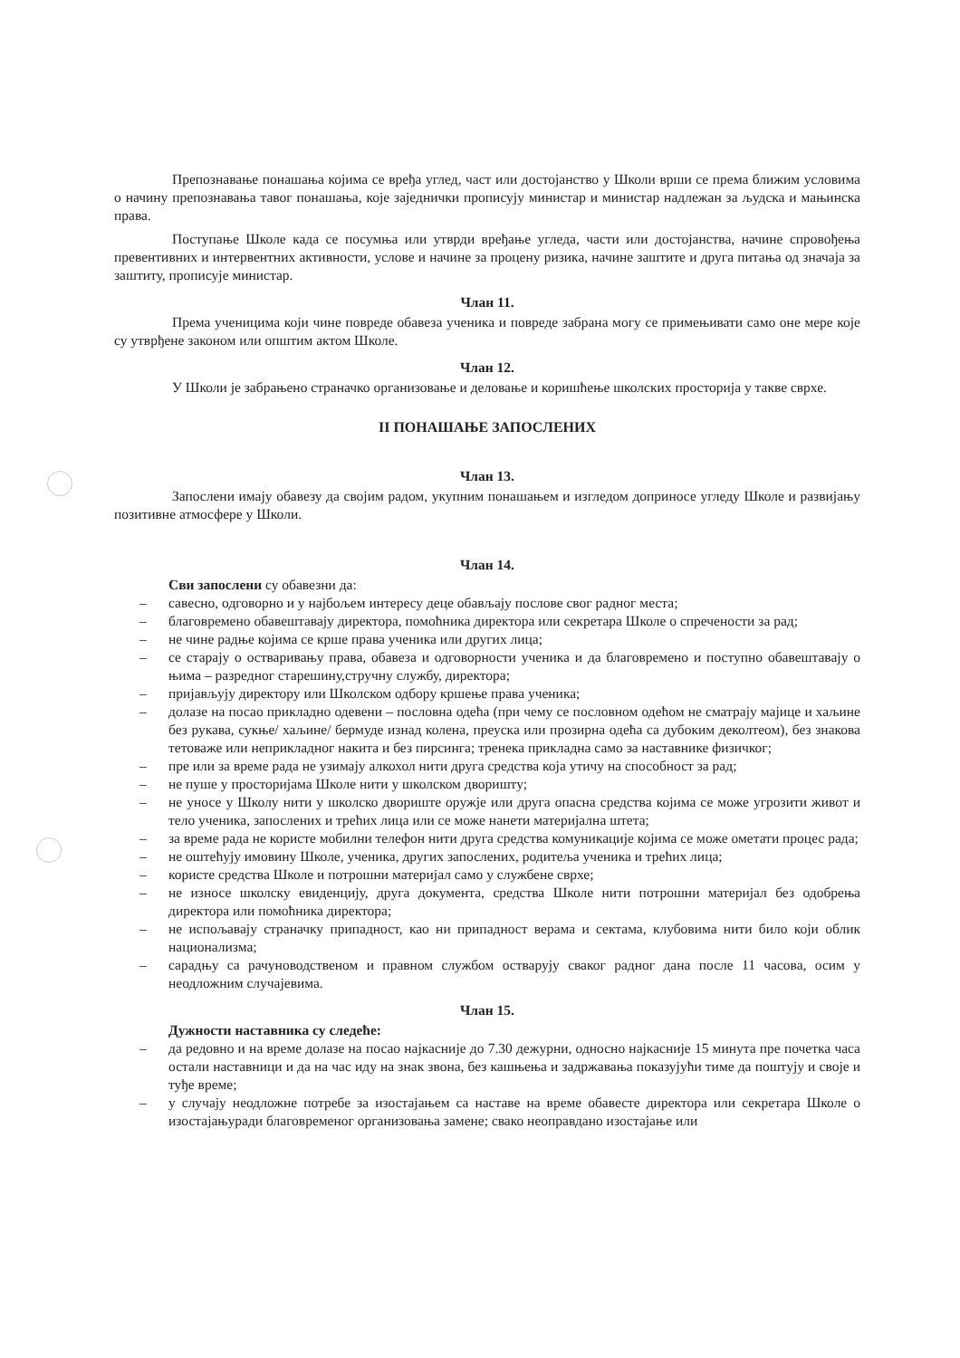Препознавање понашања којима се вређа углед, част или достојанство у Школи врши се према ближим условима о начину препознавања тавог понашања, које заједнички прописују министар и министар надлежан за људска и мањинска права.
Поступање Школе када се посумња или утврди вређање угледа, части или достојанства, начине спровођења превентивних и интервентних активности, услове и начине за процену ризика, начине заштите и друга питања од значаја за заштиту, прописује министар.
Члан 11.
Према ученицима који чине повреде обавеза ученика и повреде забрана могу се примењивати само оне мере које су утврђене законом или општим актом Школе.
Члан 12.
У Школи је забрањено страначко организовање и деловање и коришћење школских просторија у такве сврхе.
II ПОНАШАЊЕ ЗАПОСЛЕНИХ
Члан 13.
Запослени имају обавезу да својим радом, укупним понашањем и изгледом доприносе угледу Школе и развијању позитивне атмосфере у Школи.
Члан 14.
Сви запослени су обавезни да:
– савесно, одговорно и у најбољем интересу деце обављају послове свог радног места;
– благовремено обавештавају директора, помоћника директора или секретара Школе о спречености за рад;
– не чине радње којима се крше права ученика или других лица;
– се старају о остваривању права, обавеза и одговорности ученика и да благовремено и поступно обавештавају о њима – разредног старешину,стручну службу, директора;
– пријављују директору или Школском одбору кршење права ученика;
– долазе на посао прикладно одевени – пословна одећа (при чему се пословном одећом не сматрају мајице и хаљине без рукава, сукње/ хаљине/ бермуде изнад колена, преуска или прозирна одећа са дубоким деколтеом), без знакова тетоваже или неприкладног накита и без пирсинга; тренека прикладна само за наставнике физичког;
– пре или за време рада не узимају алкохол нити друга средства која утичу на способност за рад;
– не пуше у просторијама Школе нити у школском дворишту;
– не уносе у Школу нити у школско двориште оружје или друга опасна средства којима се може угрозити живот и тело ученика, запослених и трећих лица или се може нанети материјална штета;
– за време рада не користе мобилни телефон нити друга средства комуникације којима се може ометати процес рада;
– не оштећују имовину Школе, ученика, других запослених, родитеља ученика и трећих лица;
– користе средства Школе и потрошни материјал само у службене сврхе;
– не износе школску евиденцију, друга документа, средства Школе нити потрошни материјал без одобрења директора или помоћника директора;
– не испољавају страначку припадност, као ни припадност верама и сектама, клубовима нити било који облик национализма;
– сарадњу са рачуноводственом и правном службом остварују сваког радног дана после 11 часова, осим у неодложним случајевима.
Члан 15.
Дужности наставника су следеће:
– да редовно и на време долазе на посао најкасније до 7.30 дежурни, односно најкасније 15 минута пре почетка часа остали наставници и да на час иду на знак звона, без кашњења и задржавања показујући тиме да поштују и своје и туђе време;
– у случају неодложне потребе за изостајањем са наставе на време обавесте директора или секретара Школе о изостајањуради благовременог организовања замене; свако неоправдано изостајање или